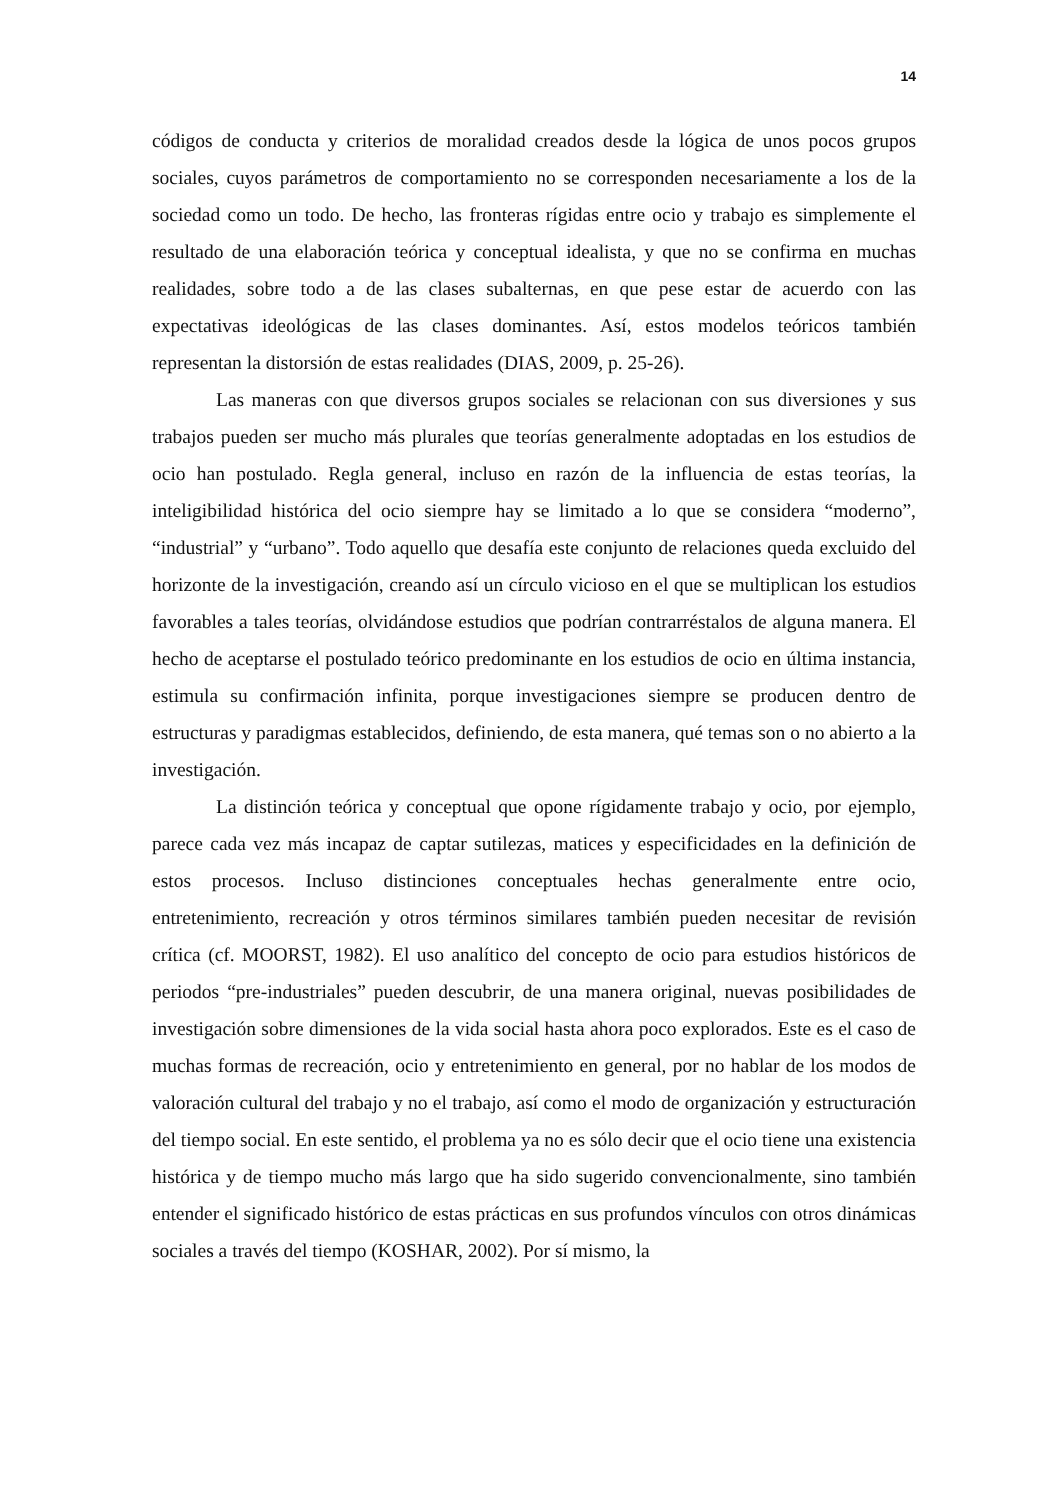14
códigos de conducta y criterios de moralidad creados desde la lógica de unos pocos grupos sociales, cuyos parámetros de comportamiento no se corresponden necesariamente a los de la sociedad como un todo. De hecho, las fronteras rígidas entre ocio y trabajo es simplemente el resultado de una elaboración teórica y conceptual idealista, y que no se confirma en muchas realidades, sobre todo a de las clases subalternas, en que pese estar de acuerdo con las expectativas ideológicas de las clases dominantes. Así, estos modelos teóricos también representan la distorsión de estas realidades (DIAS, 2009, p. 25-26).
Las maneras con que diversos grupos sociales se relacionan con sus diversiones y sus trabajos pueden ser mucho más plurales que teorías generalmente adoptadas en los estudios de ocio han postulado. Regla general, incluso en razón de la influencia de estas teorías, la inteligibilidad histórica del ocio siempre hay se limitado a lo que se considera “moderno”, “industrial” y “urbano”. Todo aquello que desafía este conjunto de relaciones queda excluido del horizonte de la investigación, creando así un círculo vicioso en el que se multiplican los estudios favorables a tales teorías, olvidándose estudios que podrían contrarréstalos de alguna manera. El hecho de aceptarse el postulado teórico predominante en los estudios de ocio en última instancia, estimula su confirmación infinita, porque investigaciones siempre se producen dentro de estructuras y paradigmas establecidos, definiendo, de esta manera, qué temas son o no abierto a la investigación.
La distinción teórica y conceptual que opone rígidamente trabajo y ocio, por ejemplo, parece cada vez más incapaz de captar sutilezas, matices y especificidades en la definición de estos procesos. Incluso distinciones conceptuales hechas generalmente entre ocio, entretenimiento, recreación y otros términos similares también pueden necesitar de revisión crítica (cf. MOORST, 1982). El uso analítico del concepto de ocio para estudios históricos de periodos “pre-industriales” pueden descubrir, de una manera original, nuevas posibilidades de investigación sobre dimensiones de la vida social hasta ahora poco explorados. Este es el caso de muchas formas de recreación, ocio y entretenimiento en general, por no hablar de los modos de valoración cultural del trabajo y no el trabajo, así como el modo de organización y estructuración del tiempo social. En este sentido, el problema ya no es sólo decir que el ocio tiene una existencia histórica y de tiempo mucho más largo que ha sido sugerido convencionalmente, sino también entender el significado histórico de estas prácticas en sus profundos vínculos con otros dinámicas sociales a través del tiempo (KOSHAR, 2002). Por sí mismo, la